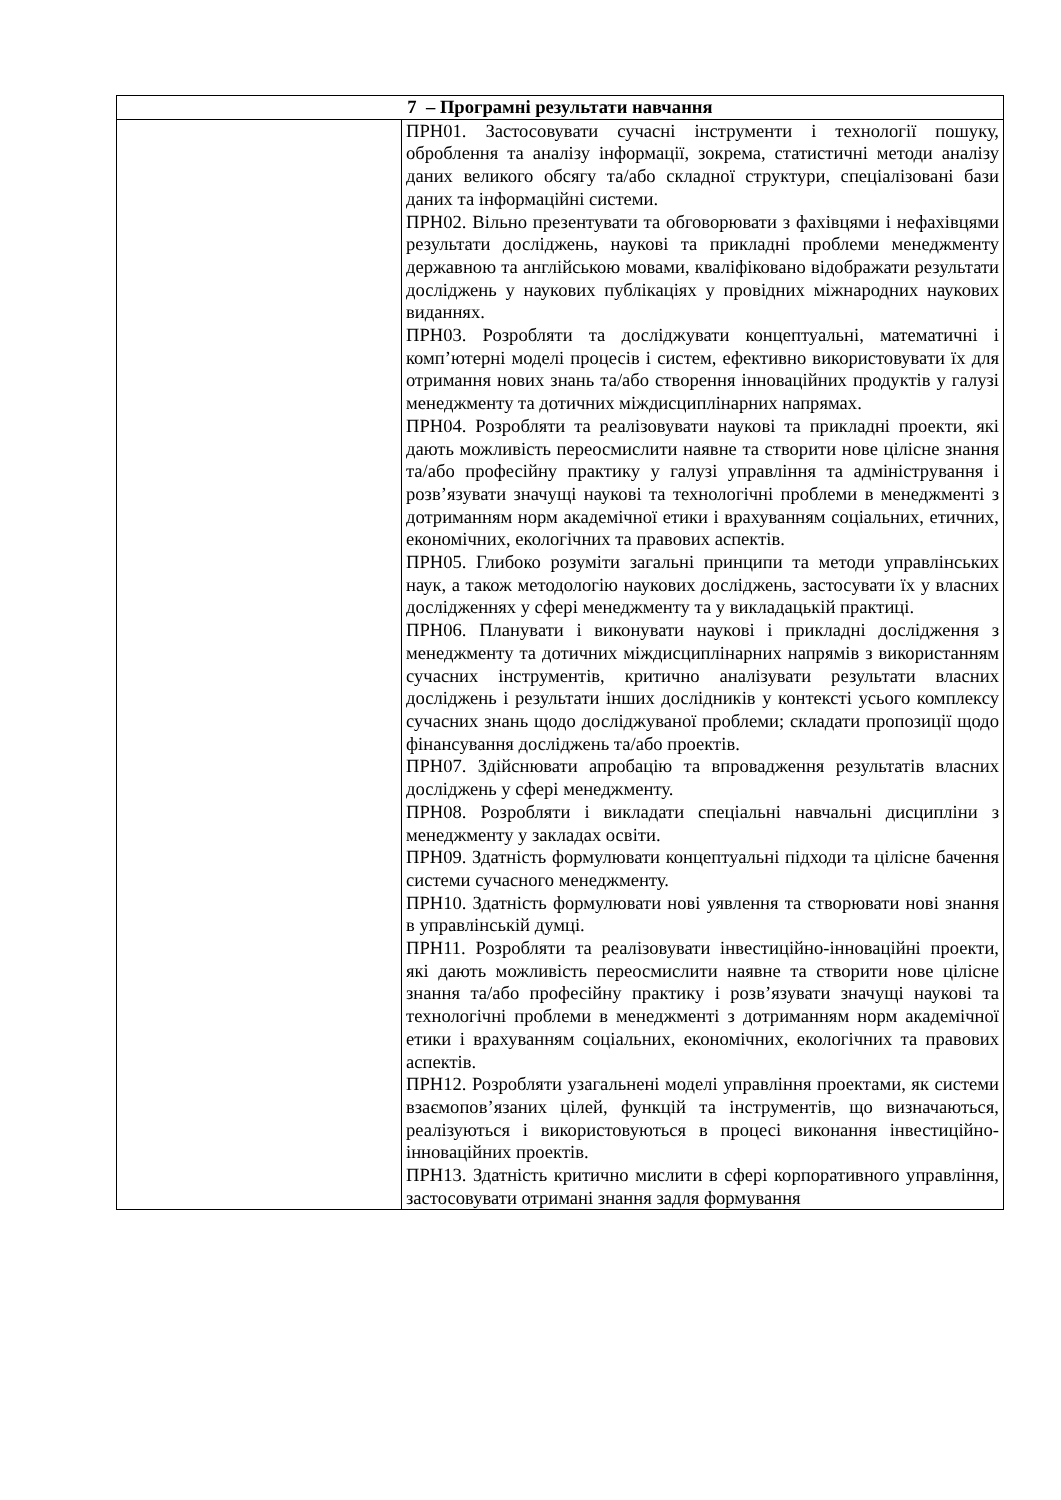| 7 – Програмні результати навчання | |
| --- | --- |
| | ПРН01. Застосовувати сучасні інструменти і технології пошуку, оброблення та аналізу інформації, зокрема, статистичні методи аналізу даних великого обсягу та/або складної структури, спеціалізовані бази даних та інформаційні системи. ПРН02. Вільно презентувати та обговорювати з фахівцями і нефахівцями результати досліджень, наукові та прикладні проблеми менеджменту державною та англійською мовами, кваліфіковано відображати результати досліджень у наукових публікаціях у провідних міжнародних наукових виданнях. ПРН03. Розробляти та досліджувати концептуальні, математичні і комп’ютерні моделі процесів і систем, ефективно використовувати їх для отримання нових знань та/або створення інноваційних продуктів у галузі менеджменту та дотичних міждисциплінарних напрямах. ПРН04. Розробляти та реалізовувати наукові та прикладні проекти, які дають можливість переосмислити наявне та створити нове цілісне знання та/або професійну практику у галузі управління та адміністрування і розв’язувати значущі наукові та технологічні проблеми в менеджменті з дотриманням норм академічної етики і врахуванням соціальних, етичних, економічних, екологічних та правових аспектів. ПРН05. Глибоко розуміти загальні принципи та методи управлінських наук, а також методологію наукових досліджень, застосувати їх у власних дослідженнях у сфері менеджменту та у викладацькій практиці. ПРН06. Планувати і виконувати наукові і прикладні дослідження з менеджменту та дотичних міждисциплінарних напрямів з використанням сучасних інструментів, критично аналізувати результати власних досліджень і результати інших дослідників у контексті усього комплексу сучасних знань щодо досліджуваної проблеми; складати пропозиції щодо фінансування досліджень та/або проектів. ПРН07. Здійснювати апробацію та впровадження результатів власних досліджень у сфері менеджменту. ПРН08. Розробляти і викладати спеціальні навчальні дисципліни з менеджменту у закладах освіти. ПРН09. Здатність формулювати концептуальні підходи та цілісне бачення системи сучасного менеджменту. ПРН10. Здатність формулювати нові уявлення та створювати нові знання в управлінській думці. ПРН11. Розробляти та реалізовувати інвестиційно-інноваційні проекти, які дають можливість переосмислити наявне та створити нове цілісне знання та/або професійну практику і розв’язувати значущі наукові та технологічні проблеми в менеджменті з дотриманням норм академічної етики і врахуванням соціальних, економічних, екологічних та правових аспектів. ПРН12. Розробляти узагальнені моделі управління проектами, як системи взаємопов’язаних цілей, функцій та інструментів, що визначаються, реалізуються і використовуються в процесі виконання інвестиційно-інноваційних проектів. ПРН13. Здатність критично мислити в сфері корпоративного управління, застосовувати отримані знання задля формування |